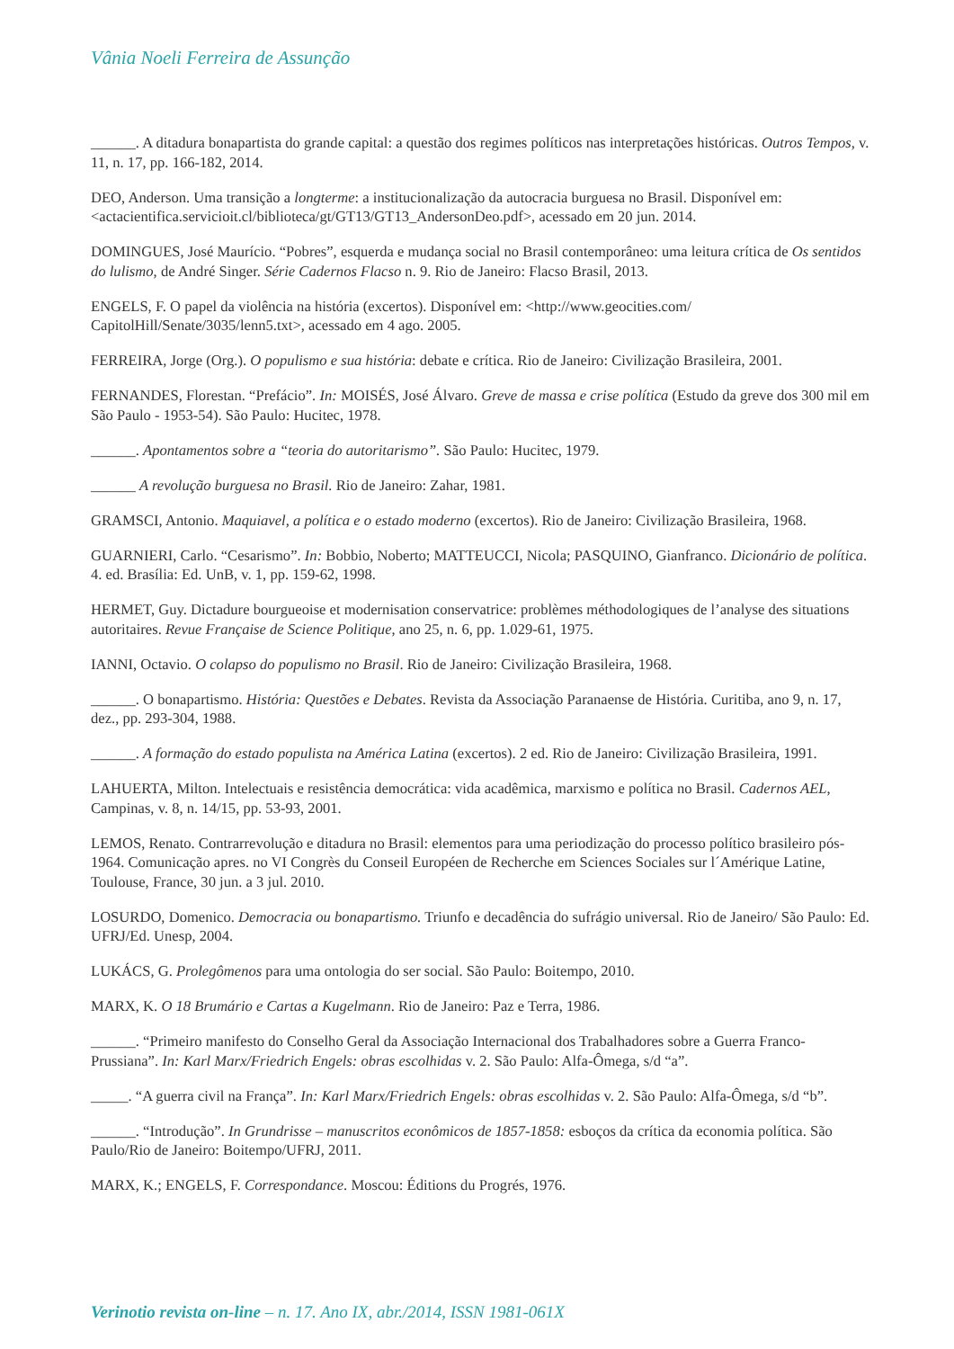Vânia Noeli Ferreira de Assunção
______. A ditadura bonapartista do grande capital: a questão dos regimes políticos nas interpretações históricas. Outros Tempos, v. 11, n. 17, pp. 166-182, 2014.
DEO, Anderson. Uma transição a longterme: a institucionalização da autocracia burguesa no Brasil. Disponível em: <actacientifica.servicioit.cl/biblioteca/gt/GT13/GT13_AndersonDeo.pdf>, acessado em 20 jun. 2014.
DOMINGUES, José Maurício. “Pobres”, esquerda e mudança social no Brasil contemporâneo: uma leitura crítica de Os sentidos do lulismo, de André Singer. Série Cadernos Flacso n. 9. Rio de Janeiro: Flacso Brasil, 2013.
ENGELS, F. O papel da violência na história (excertos). Disponível em: <http://www.geocities.com/ CapitolHill/Senate/3035/lenn5.txt>, acessado em 4 ago. 2005.
FERREIRA, Jorge (Org.). O populismo e sua história: debate e crítica. Rio de Janeiro: Civilização Brasileira, 2001.
FERNANDES, Florestan. “Prefácio”. In: MOISÉS, José Álvaro. Greve de massa e crise política (Estudo da greve dos 300 mil em São Paulo - 1953-54). São Paulo: Hucitec, 1978.
______. Apontamentos sobre a “teoria do autoritarismo”. São Paulo: Hucitec, 1979.
______ A revolução burguesa no Brasil. Rio de Janeiro: Zahar, 1981.
GRAMSCI, Antonio. Maquiavel, a política e o estado moderno (excertos). Rio de Janeiro: Civilização Brasileira, 1968.
GUARNIERI, Carlo. “Cesarismo”. In: Bobbio, Noberto; MATTEUCCI, Nicola; PASQUINO, Gianfranco. Dicionário de política. 4. ed. Brasília: Ed. UnB, v. 1, pp. 159-62, 1998.
HERMET, Guy. Dictadure bourgueoise et modernisation conservatrice: problèmes méthodologiques de l’analyse des situations autoritaires. Revue Française de Science Politique, ano 25, n. 6, pp. 1.029-61, 1975.
IANNI, Octavio. O colapso do populismo no Brasil. Rio de Janeiro: Civilização Brasileira, 1968.
______. O bonapartismo. História: Questões e Debates. Revista da Associação Paranaense de História. Curitiba, ano 9, n. 17, dez., pp. 293-304, 1988.
______. A formação do estado populista na América Latina (excertos). 2 ed. Rio de Janeiro: Civilização Brasileira, 1991.
LAHUERTA, Milton. Intelectuais e resistência democrática: vida acadêmica, marxismo e política no Brasil. Cadernos AEL, Campinas, v. 8, n. 14/15, pp. 53-93, 2001.
LEMOS, Renato. Contrarrevolução e ditadura no Brasil: elementos para uma periodização do processo político brasileiro pós-1964. Comunicação apres. no VI Congrès du Conseil Européen de Recherche em Sciences Sociales sur l´Amérique Latine, Toulouse, France, 30 jun. a 3 jul. 2010.
LOSURDO, Domenico. Democracia ou bonapartismo. Triunfo e decadência do sufrágio universal. Rio de Janeiro/ São Paulo: Ed. UFRJ/Ed. Unesp, 2004.
LUKÁCS, G. Prolegômenos para uma ontologia do ser social. São Paulo: Boitempo, 2010.
MARX, K. O 18 Brumário e Cartas a Kugelmann. Rio de Janeiro: Paz e Terra, 1986.
______. “Primeiro manifesto do Conselho Geral da Associação Internacional dos Trabalhadores sobre a Guerra Franco-Prussiana”. In: Karl Marx/Friedrich Engels: obras escolhidas v. 2. São Paulo: Alfa-Ômega, s/d “a”.
_____. “A guerra civil na França”. In: Karl Marx/Friedrich Engels: obras escolhidas v. 2. São Paulo: Alfa-Ômega, s/d “b”.
______. “Introdução”. In Grundrisse – manuscritos econômicos de 1857-1858: esboços da crítica da economia política. São Paulo/Rio de Janeiro: Boitempo/UFRJ, 2011.
MARX, K.; ENGELS, F. Correspondance. Moscou: Éditions du Progrés, 1976.
Verinotio revista on-line – n. 17. Ano IX, abr./2014, ISSN 1981-061X